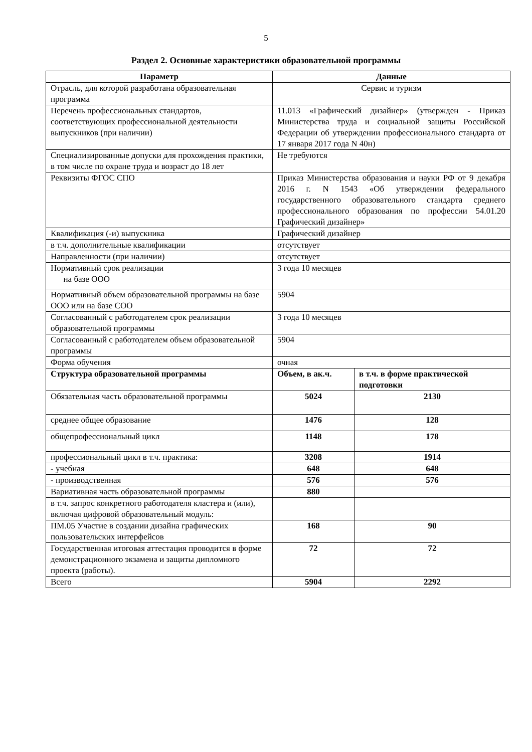5
Раздел 2. Основные характеристики образовательной программы
| Параметр | Данные | |
| --- | --- | --- |
| Отрасль, для которой разработана образовательная программа | Сервис и туризм | |
| Перечень профессиональных стандартов, соответствующих профессиональной деятельности выпускников (при наличии) | 11.013 «Графический дизайнер» (утвержден - Приказ Министерства труда и социальной защиты Российской Федерации об утверждении профессионального стандарта от 17 января 2017 года N 40н) | |
| Специализированные допуски для прохождения практики, в том числе по охране труда и возраст до 18 лет | Не требуются | |
| Реквизиты ФГОС СПО | Приказ Министерства образования и науки РФ от 9 декабря 2016 г. N 1543 «Об утверждении федерального государственного образовательного стандарта среднего профессионального образования по профессии 54.01.20 Графический дизайнер» | |
| Квалификация (-и) выпускника | Графический дизайнер | |
| в т.ч. дополнительные квалификации | отсутствует | |
| Направленности (при наличии) | отсутствует | |
| Нормативный срок реализации на базе ООО | 3 года 10 месяцев | |
| Нормативный объем образовательной программы на базе ООО или на базе СОО | 5904 | |
| Согласованный с работодателем срок реализации образовательной программы | 3 года 10 месяцев | |
| Согласованный с работодателем объем образовательной программы | 5904 | |
| Форма обучения | очная | |
| Структура образовательной программы | Объем, в ак.ч. | в т.ч. в форме практической подготовки |
| Обязательная часть образовательной программы | 5024 | 2130 |
| среднее общее образование | 1476 | 128 |
| общепрофессиональный цикл | 1148 | 178 |
| профессиональный цикл в т.ч. практика: | 3208 | 1914 |
| - учебная | 648 | 648 |
| - производственная | 576 | 576 |
| Вариативная часть образовательной программы | 880 | |
| в т.ч. запрос конкретного работодателя кластера и (или), включая цифровой образовательный модуль: | | |
| ПМ.05 Участие в создании дизайна графических пользовательских интерфейсов | 168 | 90 |
| Государственная итоговая аттестация проводится в форме демонстрационного экзамена и защиты дипломного проекта (работы). | 72 | 72 |
| Всего | 5904 | 2292 |